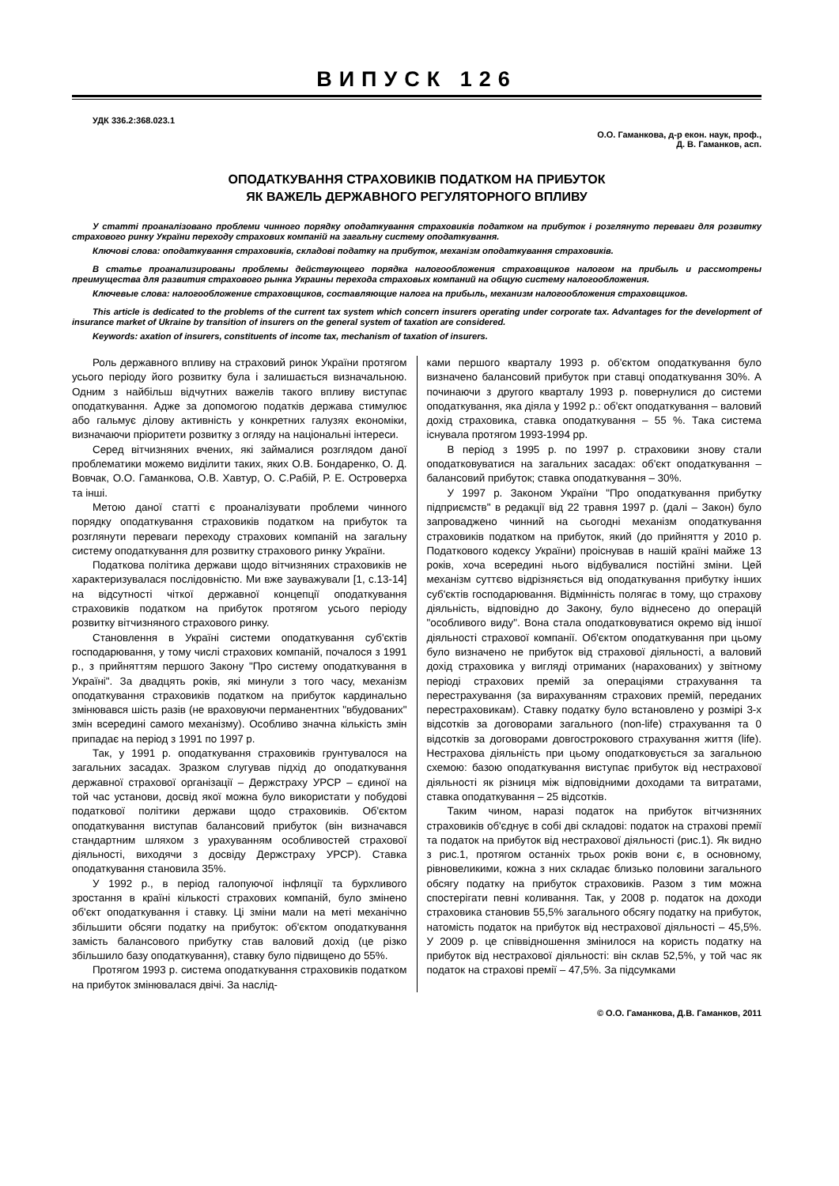ВИПУСК 126
УДК 336.2:368.023.1
О.О. Гаманкова, д-р екон. наук, проф.,
Д. В. Гаманков, асп.
ОПОДАТКУВАННЯ СТРАХОВИКІВ ПОДАТКОМ НА ПРИБУТОК
ЯК ВАЖЕЛЬ ДЕРЖАВНОГО РЕГУЛЯТОРНОГО ВПЛИВУ
У статті проаналізовано проблеми чинного порядку оподаткування страховиків податком на прибуток і розглянуто переваги для розвитку страхового ринку України переходу страхових компаній на загальну систему оподаткування.
Ключові слова: оподаткування страховиків, складові податку на прибуток, механізм оподаткування страховиків.
В статье проанализированы проблемы действующего порядка налогообложения страховщиков налогом на прибыль и рассмотрены преимущества для развития страхового рынка Украины перехода страховых компаний на общую систему налогообложения.
Ключевые слова: налогообложение страховщиков, составляющие налога на прибыль, механизм налогообложения страховщиков.
This article is dedicated to the problems of the current tax system which concern insurers operating under corporate tax. Advantages for the development of insurance market of Ukraine by transition of insurers on the general system of taxation are considered.
Keywords: axation of insurers, constituents of income tax, mechanism of taxation of insurers.
Роль державного впливу на страховий ринок України протягом усього періоду його розвитку була і залишається визначальною. Одним з найбільш відчутних важелів такого впливу виступає оподаткування. Адже за допомогою податків держава стимулює або гальмує ділову активність у конкретних галузях економіки, визначаючи пріоритети розвитку з огляду на національні інтереси.
Серед вітчизняних вчених, які займалися розглядом даної проблематики можемо виділити таких, яких О.В. Бондаренко, О. Д. Вовчак, О.О. Гаманкова, О.В. Хавтур, О. С.Рабій, Р. Е. Островерха та інші.
Метою даної статті є проаналізувати проблеми чинного порядку оподаткування страховиків податком на прибуток та розглянути переваги переходу страхових компаній на загальну систему оподаткування для розвитку страхового ринку України.
Податкова політика держави щодо вітчизняних страховиків не характеризувалася послідовністю. Ми вже зауважували [1, с.13-14] на відсутності чіткої державної концепції оподаткування страховиків податком на прибуток протягом усього періоду розвитку вітчизняного страхового ринку.
Становлення в Україні системи оподаткування суб'єктів господарювання, у тому числі страхових компаній, почалося з 1991 р., з прийняттям першого Закону "Про систему оподаткування в Україні". За двадцять років, які минули з того часу, механізм оподаткування страховиків податком на прибуток кардинально змінювався шість разів (не враховуючи перманентних "вбудованих" змін всередині самого механізму). Особливо значна кількість змін припадає на період з 1991 по 1997 р.
Так, у 1991 р. оподаткування страховиків грунтувалося на загальних засадах. Зразком слугував підхід до оподаткування державної страхової організації – Держстраху УРСР – єдиної на той час установи, досвід якої можна було використати у побудові податкової політики держави щодо страховиків. Об'єктом оподаткування виступав балансовий прибуток (він визначався стандартним шляхом з урахуванням особливостей страхової діяльності, виходячи з досвіду Держстраху УРСР). Ставка оподаткування становила 35%.
У 1992 р., в період галопуючої інфляції та бурхливого зростання в країні кількості страхових компаній, було змінено об'єкт оподаткування і ставку. Ці зміни мали на меті механічно збільшити обсяги податку на прибуток: об'єктом оподаткування замість балансового прибутку став валовий дохід (це різко збільшило базу оподаткування), ставку було підвищено до 55%.
Протягом 1993 р. система оподаткування страховиків податком на прибуток змінювалася двічі. За наслід-
ками першого кварталу 1993 р. об'єктом оподаткування було визначено балансовий прибуток при ставці оподаткування 30%. А починаючи з другого кварталу 1993 р. повернулися до системи оподаткування, яка діяла у 1992 р.: об'єкт оподаткування – валовий дохід страховика, ставка оподаткування – 55 %. Така система існувала протягом 1993-1994 рр.
В період з 1995 р. по 1997 р. страховики знову стали оподатковуватися на загальних засадах: об'єкт оподаткування – балансовий прибуток; ставка оподаткування – 30%.
У 1997 р. Законом України "Про оподаткування прибутку підприємств" в редакції від 22 травня 1997 р. (далі – Закон) було запроваджено чинний на сьогодні механізм оподаткування страховиків податком на прибуток, який (до прийняття у 2010 р. Податкового кодексу України) проіснував в нашій країні майже 13 років, хоча всередині нього відбувалися постійні зміни. Цей механізм суттєво відрізняється від оподаткування прибутку інших суб'єктів господарювання. Відмінність полягає в тому, що страхову діяльність, відповідно до Закону, було віднесено до операцій "особливого виду". Вона стала оподатковуватися окремо від іншої діяльності страхової компанії. Об'єктом оподаткування при цьому було визначено не прибуток від страхової діяльності, а валовий дохід страховика у вигляді отриманих (нарахованих) у звітному періоді страхових премій за операціями страхування та перестрахування (за вирахуванням страхових премій, переданих перестраховикам). Ставку податку було встановлено у розмірі 3-х відсотків за договорами загального (non-life) страхування та 0 відсотків за договорами довгострокового страхування життя (life). Нестрахова діяльність при цьому оподатковується за загальною схемою: базою оподаткування виступає прибуток від нестрахової діяльності як різниця між відповідними доходами та витратами, ставка оподаткування – 25 відсотків.
Таким чином, наразі податок на прибуток вітчизняних страховиків об'єднує в собі дві складові: податок на страхові премії та податок на прибуток від нестрахової діяльності (рис.1). Як видно з рис.1, протягом останніх трьох років вони є, в основному, рівновеликими, кожна з них складає близько половини загального обсягу податку на прибуток страховиків. Разом з тим можна спостерігати певні коливання. Так, у 2008 р. податок на доходи страховика становив 55,5% загального обсягу податку на прибуток, натомість податок на прибуток від нестрахової діяльності – 45,5%. У 2009 р. це співвідношення змінилося на користь податку на прибуток від нестрахової діяльності: він склав 52,5%, у той час як податок на страхові премії – 47,5%. За підсумками
© О.О. Гаманкова, Д.В. Гаманков, 2011